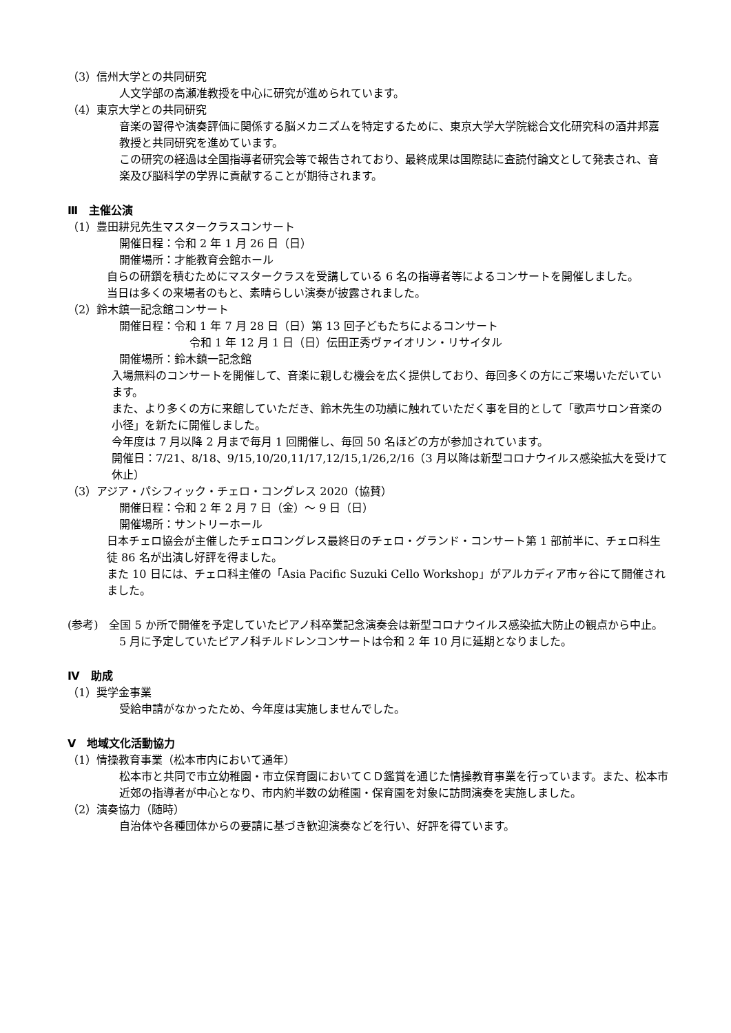（3）信州大学との共同研究
人文学部の高瀬准教授を中心に研究が進められています。
（4）東京大学との共同研究
音楽の習得や演奏評価に関係する脳メカニズムを特定するために、東京大学大学院総合文化研究科の酒井邦嘉教授と共同研究を進めています。
この研究の経過は全国指導者研究会等で報告されており、最終成果は国際誌に査読付論文として発表され、音楽及び脳科学の学界に貢献することが期待されます。
Ⅲ　主催公演
（1）豊田耕兒先生マスタークラスコンサート
開催日程：令和 2 年 1 月 26 日（日）
開催場所：才能教育会館ホール
自らの研鑽を積むためにマスタークラスを受講している 6 名の指導者等によるコンサートを開催しました。
当日は多くの来場者のもと、素晴らしい演奏が披露されました。
（2）鈴木鎮一記念館コンサート
開催日程：令和 1 年 7 月 28 日（日）第 13 回子どもたちによるコンサート
令和 1 年 12 月 1 日（日）伝田正秀ヴァイオリン・リサイタル
開催場所：鈴木鎮一記念館
入場無料のコンサートを開催して、音楽に親しむ機会を広く提供しており、毎回多くの方にご来場いただいています。
また、より多くの方に来館していただき、鈴木先生の功績に触れていただく事を目的として「歌声サロン音楽の小径」を新たに開催しました。
今年度は 7 月以降 2 月まで毎月 1 回開催し、毎回 50 名ほどの方が参加されています。
開催日：7/21、8/18、9/15,10/20,11/17,12/15,1/26,2/16（3 月以降は新型コロナウイルス感染拡大を受けて休止）
（3）アジア・パシフィック・チェロ・コングレス 2020（協賛）
開催日程：令和 2 年 2 月 7 日（金）～ 9 日（日）
開催場所：サントリーホール
日本チェロ協会が主催したチェロコングレス最終日のチェロ・グランド・コンサート第 1 部前半に、チェロ科生徒 86 名が出演し好評を得ました。
また 10 日には、チェロ科主催の「Asia Pacific Suzuki Cello Workshop」がアルカディア市ヶ谷にて開催されました。
(参考)　全国 5 か所で開催を予定していたピアノ科卒業記念演奏会は新型コロナウイルス感染拡大防止の観点から中止。5 月に予定していたピアノ科チルドレンコンサートは令和 2 年 10 月に延期となりました。
Ⅳ　助成
（1）奨学金事業
受給申請がなかったため、今年度は実施しませんでした。
Ⅴ　地域文化活動協力
（1）情操教育事業（松本市内において通年）
松本市と共同で市立幼稚園・市立保育園においてＣＤ鑑賞を通じた情操教育事業を行っています。また、松本市近郊の指導者が中心となり、市内約半数の幼稚園・保育園を対象に訪問演奏を実施しました。
（2）演奏協力（随時）
自治体や各種団体からの要請に基づき歓迎演奏などを行い、好評を得ています。